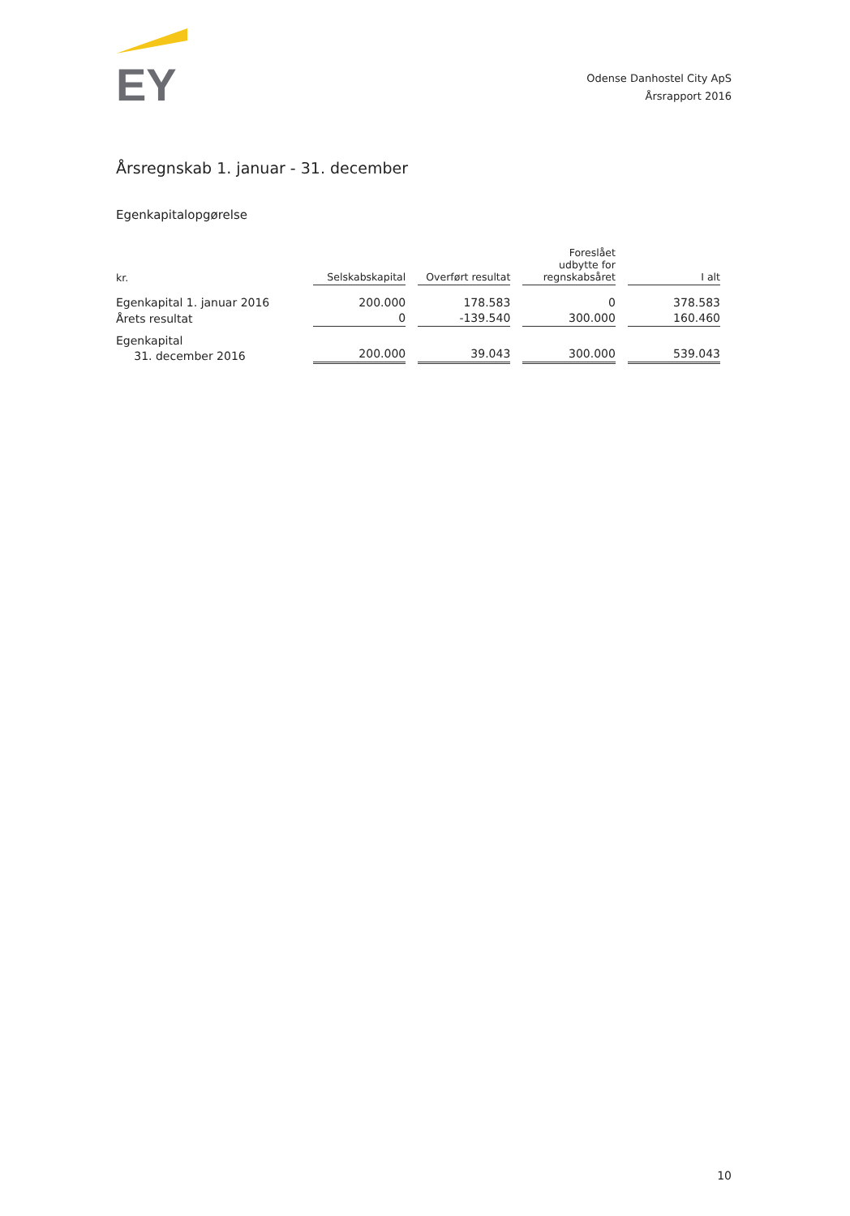EY
Odense Danhostel City ApS
Årsrapport 2016
Årsregnskab 1. januar - 31. december
Egenkapitalopgørelse
| kr. | Selskabskapital | Overført resultat | Foreslået udbytte for regnskabsåret | I alt |
| --- | --- | --- | --- | --- |
| Egenkapital 1. januar 2016 | 200.000 | 178.583 | 0 | 378.583 |
| Årets resultat | 0 | -139.540 | 300.000 | 160.460 |
| Egenkapital 31. december 2016 | 200.000 | 39.043 | 300.000 | 539.043 |
10